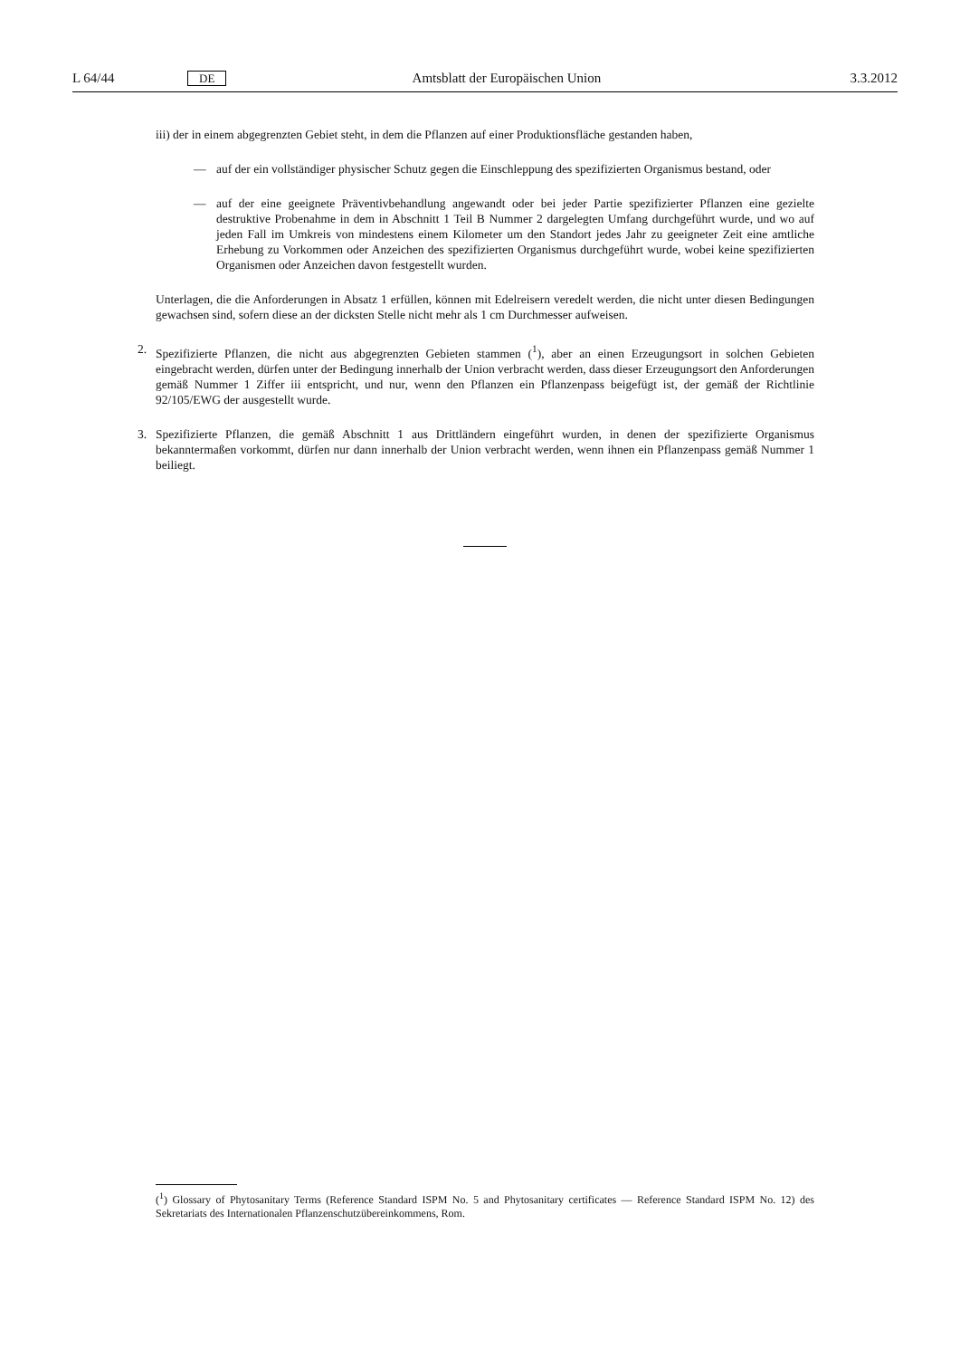L 64/44 DE Amtsblatt der Europäischen Union 3.3.2012
iii) der in einem abgegrenzten Gebiet steht, in dem die Pflanzen auf einer Produktionsfläche gestanden haben,
— auf der ein vollständiger physischer Schutz gegen die Einschleppung des spezifizierten Organismus bestand, oder
— auf der eine geeignete Präventivbehandlung angewandt oder bei jeder Partie spezifizierter Pflanzen eine gezielte destruktive Probenahme in dem in Abschnitt 1 Teil B Nummer 2 dargelegten Umfang durchgeführt wurde, und wo auf jeden Fall im Umkreis von mindestens einem Kilometer um den Standort jedes Jahr zu geeigneter Zeit eine amtliche Erhebung zu Vorkommen oder Anzeichen des spezifizierten Organismus durchgeführt wurde, wobei keine spezifizierten Organismen oder Anzeichen davon festgestellt wurden.
Unterlagen, die die Anforderungen in Absatz 1 erfüllen, können mit Edelreisern veredelt werden, die nicht unter diesen Bedingungen gewachsen sind, sofern diese an der dicksten Stelle nicht mehr als 1 cm Durchmesser aufweisen.
2. Spezifizierte Pflanzen, die nicht aus abgegrenzten Gebieten stammen (<sup>1</sup>), aber an einen Erzeugungsort in solchen Gebieten eingebracht werden, dürfen unter der Bedingung innerhalb der Union verbracht werden, dass dieser Erzeugungsort den Anforderungen gemäß Nummer 1 Ziffer iii entspricht, und nur, wenn den Pflanzen ein Pflanzenpass beigefügt ist, der gemäß der Richtlinie 92/105/EWG der ausgestellt wurde.
3. Spezifizierte Pflanzen, die gemäß Abschnitt 1 aus Drittländern eingeführt wurden, in denen der spezifizierte Organismus bekanntermaßen vorkommt, dürfen nur dann innerhalb der Union verbracht werden, wenn ihnen ein Pflanzenpass gemäß Nummer 1 beiliegt.
(<sup>1</sup>) Glossary of Phytosanitary Terms (Reference Standard ISPM No. 5 and Phytosanitary certificates — Reference Standard ISPM No. 12) des Sekretariats des Internationalen Pflanzenschutzübereinkommens, Rom.